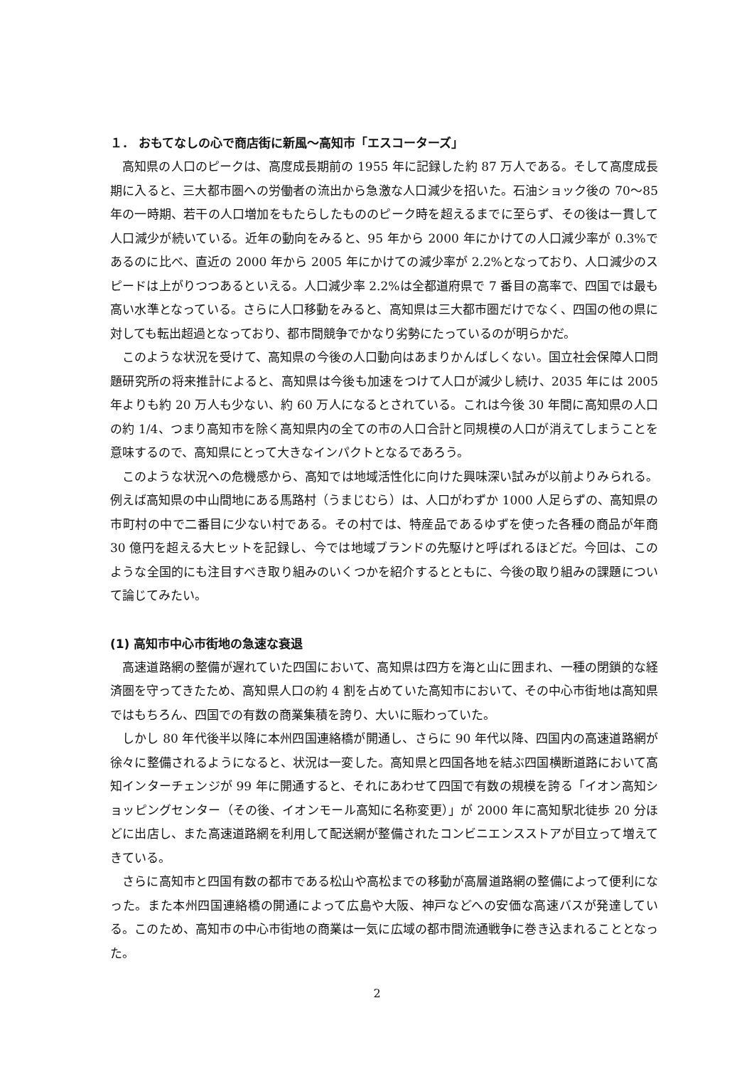１． おもてなしの心で商店街に新風～高知市「エスコーターズ」
高知県の人口のピークは、高度成長期前の 1955 年に記録した約 87 万人である。そして高度成長期に入ると、三大都市圏への労働者の流出から急激な人口減少を招いた。石油ショック後の 70～85 年の一時期、若干の人口増加をもたらしたもののピーク時を超えるまでに至らず、その後は一貫して人口減少が続いている。近年の動向をみると、95 年から 2000 年にかけての人口減少率が 0.3%であるのに比べ、直近の 2000 年から 2005 年にかけての減少率が 2.2%となっており、人口減少のスピードは上がりつつあるといえる。人口減少率 2.2%は全都道府県で 7 番目の高率で、四国では最も高い水準となっている。さらに人口移動をみると、高知県は三大都市圏だけでなく、四国の他の県に対しても転出超過となっており、都市間競争でかなり劣勢にたっているのが明らかだ。
このような状況を受けて、高知県の今後の人口動向はあまりかんばしくない。国立社会保障人口問題研究所の将来推計によると、高知県は今後も加速をつけて人口が減少し続け、2035 年には 2005 年よりも約 20 万人も少ない、約 60 万人になるとされている。これは今後 30 年間に高知県の人口の約 1/4、つまり高知市を除く高知県内の全ての市の人口合計と同規模の人口が消えてしまうことを意味するので、高知県にとって大きなインパクトとなるであろう。
このような状況への危機感から、高知では地域活性化に向けた興味深い試みが以前よりみられる。例えば高知県の中山間地にある馬路村（うまじむら）は、人口がわずか 1000 人足らずの、高知県の市町村の中で二番目に少ない村である。その村では、特産品であるゆずを使った各種の商品が年商 30 億円を超える大ヒットを記録し、今では地域ブランドの先駆けと呼ばれるほどだ。今回は、このような全国的にも注目すべき取り組みのいくつかを紹介するとともに、今後の取り組みの課題について論じてみたい。
(1) 高知市中心市街地の急速な衰退
高速道路網の整備が遅れていた四国において、高知県は四方を海と山に囲まれ、一種の閉鎖的な経済圏を守ってきたため、高知県人口の約 4 割を占めていた高知市において、その中心市街地は高知県ではもちろん、四国での有数の商業集積を誇り、大いに賑わっていた。
しかし 80 年代後半以降に本州四国連絡橋が開通し、さらに 90 年代以降、四国内の高速道路網が徐々に整備されるようになると、状況は一変した。高知県と四国各地を結ぶ四国横断道路において高知インターチェンジが 99 年に開通すると、それにあわせて四国で有数の規模を誇る「イオン高知ショッピングセンター（その後、イオンモール高知に名称変更）」が 2000 年に高知駅北徒歩 20 分ほどに出店し、また高速道路網を利用して配送網が整備されたコンビニエンスストアが目立って増えてきている。
さらに高知市と四国有数の都市である松山や高松までの移動が高層道路網の整備によって便利になった。また本州四国連絡橋の開通によって広島や大阪、神戸などへの安価な高速バスが発達している。このため、高知市の中心市街地の商業は一気に広域の都市間流通戦争に巻き込まれることとなった。
2